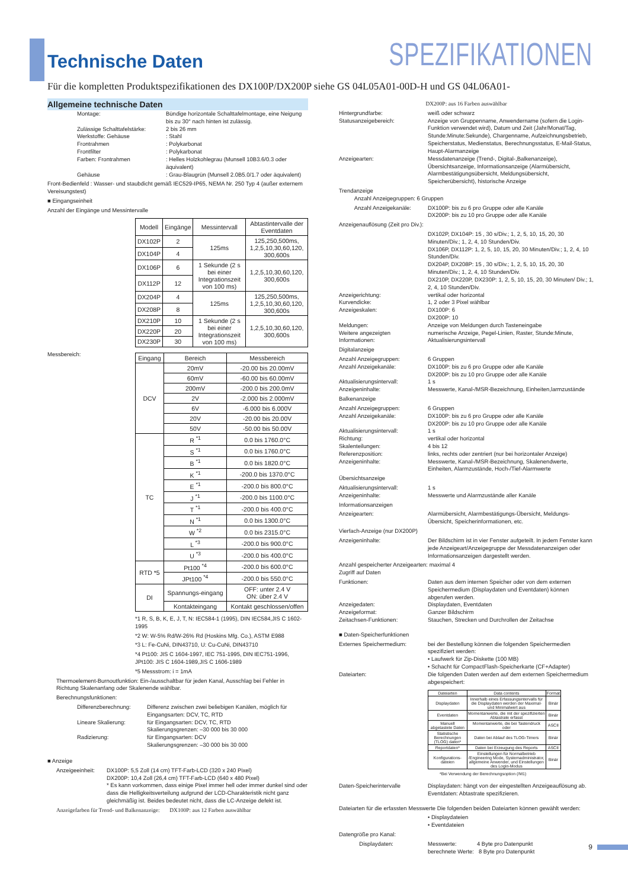Technische Daten
SPEZIFIKATIONEN
Für die kompletten Produktspezifikationen des DX100P/DX200P siehe GS 04L05A01-00D-H und GS 04L06A01-
Allgemeine technische Daten
Montage: Bündige horizontale Schalttafelmontage, eine Neigung bis zu 30° nach hinten ist zulässig.
Zulässige Schalttafelstärke:
2 bis 26 mm
Werkstoffe: Gehäuse : Stahl
Frontrahmen : Polykarbonat
Frontfilter : Polykarbonat
Farben: Frontrahmen : Helles Holzkohlegrau (Munsell 10B3.6/0.3 oder äquivalent)
Gehäuse : Grau-Blaugrün (Munsell 2.0B5.0/1.7 oder äquivalent)
Front-Bedienfeld : Wasser- und staubdicht gemäß IEC529-IP65, NEMA Nr. 250 Typ 4 (außer externem Vereisungstest)
■ Eingangseinheit
Anzahl der Eingänge und Messintervalle
| Modell | Eingänge | Messintervall | Abtastintervalle der Eventdaten |
| --- | --- | --- | --- |
| DX102P | 2 | 125ms | 125,250,500ms, 1,2,5,10,30,60,120, 300,600s |
| DX104P | 4 | | |
| DX106P | 6 | 1 Sekunde (2 s bei einer Integrationszeit von 100 ms) | 1,2,5,10,30,60,120, 300,600s |
| DX112P | 12 | | |
| DX204P | 4 | 125ms | 125,250,500ms, 1,2,5,10,30,60,120, 300,600s |
| DX208P | 8 | | |
| DX210P | 10 | 1 Sekunde (2 s bei einer Integrationszeit von 100 ms) | 1,2,5,10,30,60,120, 300,600s |
| DX220P | 20 | | |
| DX230P | 30 | | |
Messbereich:
| Eingang | Bereich | Messbereich |
| --- | --- | --- |
| DCV | 20mV | -20.00 bis 20.00mV |
| | 60mV | -60.00 bis 60.00mV |
| | 200mV | -200.0 bis 200.0mV |
| | 2V | -2.000 bis 2.000mV |
| | 6V | -6.000 bis 6.000V |
| | 20V | -20.00 bis 20.00V |
| | 50V | -50.00 bis 50.00V |
| TC | R <sup>*1</sup> | 0.0 bis 1760.0°C |
| | S <sup>*1</sup> | 0.0 bis 1760.0°C |
| | B <sup>*1</sup> | 0.0 bis 1820.0°C |
| | K <sup>*1</sup> | -200.0 bis 1370.0°C |
| | E <sup>*1</sup> | -200.0 bis 800.0°C |
| | J <sup>*1</sup> | -200.0 bis 1100.0°C |
| | T <sup>*1</sup> | -200.0 bis 400.0°C |
| | N <sup>*1</sup> | 0.0 bis 1300.0°C |
| | W <sup>*2</sup> | 0.0 bis 2315.0°C |
| | L <sup>*3</sup> | -200.0 bis 900.0°C |
| | U <sup>*3</sup> | -200.0 bis 400.0°C |
| RTD *5 | Pt100 <sup>*4</sup> | -200.0 bis 600.0°C |
| | JPt100 <sup>*4</sup> | -200.0 bis 550.0°C |
| DI | Spannungs-eingang | OFF: unter 2.4 V ON: über 2.4 V |
| | Kontakteingang | Kontakt geschlossen/offen |
*1 R, S, B, K, E, J, T, N: IEC584-1 (1995), DIN IEC584,JIS C 1602-1995
*2 W: W-5% Rd/W-26% Rd (Hoskins Mfg. Co.), ASTM E988
*3 L: Fe-CuNi, DIN43710, U: Cu-CuNi, DIN43710
*4 Pt100: JIS C 1604-1997, IEC 751-1995, DIN IEC751-1996, JPt100: JIS C 1604-1989,JIS C 1606-1989
*5 Messstrom: i = 1mA
Thermoelement-Burnoutfunktion: Ein-/ausschaltbar für jeden Kanal, Ausschlag bei Fehler in Richtung Skalenanfang oder Skalenende wählbar.
Berechnungsfunktionen:
Differenzberechnung: Differenz zwischen zwei beliebigen Kanälen, möglich für Eingangsarten: DCV, TC, RTD
Lineare Skalierung: für Eingangsarten: DCV, TC, RTD
Skalierungsgrenzen: –30 000 bis 30 000
Radizierung: für Eingangsarten: DCV
Skalierungsgrenzen: –30 000 bis 30 000
■ Anzeige
Anzeigeeinheit:
DX100P: 5,5 Zoll (14 cm) TFT-Farb-LCD (320 x 240 Pixel)
DX200P: 10,4 Zoll (26,4 cm) TFT-Farb-LCD (640 x 480 Pixel)
* Es kann vorkommen, dass einige Pixel immer hell oder immer dunkel sind oder dass die Helligkeitsverteilung aufgrund der LCD-Charakteristik nicht ganz gleichmäßig ist. Beides bedeutet nicht, dass die LC-Anzeige defekt ist.
Anzeigefarben für Trend- und Balkenanzeige: DX100P: aus 12 Farben auswählbar
DX200P: aus 16 Farben auswählbar
Hintergrundfarbe: weiß oder schwarz
Statusanzeigebereich: Anzeige von Gruppenname, Anwendername (sofern die Login-Funktion verwendet wird), Datum und Zeit (Jahr/Monat/Tag, Stunde:Minute:Sekunde), Chargenname, Aufzeichnungsbetrieb, Speicherstatus, Medienstatus, Berechnungsstatus, E-Mail-Status, Haupt-Alarmanzeige
Anzeigearten: Messdatenanzeige (Trend-, Digital-,Balkenanzeige), Übersichtsanzeige, Informationsanzeige (Alarmübersicht, Alarmbestätigungsübersicht, Meldungsübersicht, Speicherübersicht), historische Anzeige
Trendanzeige
Anzahl Anzeigegruppen: 6 Gruppen
Anzahl Anzeigekanäle: DX100P: bis zu 6 pro Gruppe oder alle Kanäle
DX200P: bis zu 10 pro Gruppe oder alle Kanäle
Anzeigenauflösung (Zeit pro Div.):
DX102P, DX104P: 15 , 30 s/Div.; 1, 2, 5, 10, 15, 20, 30 Minuten/Div.; 1, 2, 4, 10 Stunden/Div.
DX106P, DX112P: 1, 2, 5, 10, 15, 20, 30 Minuten/Div.; 1, 2, 4, 10 Stunden/Div.
DX204P, DX208P: 15 , 30 s/Div.; 1, 2, 5, 10, 15, 20, 30 Minuten/Div.; 1, 2, 4, 10 Stunden/Div.
DX210P, DX220P, DX230P: 1, 2, 5, 10, 15, 20, 30 Minuten/ Div.; 1, 2, 4, 10 Stunden/Div.
Anzeigerichtung: vertikal oder horizontal
Kurvendicke: 1, 2 oder 3 Pixel wählbar
Anzeigeskalen: DX100P: 6
DX200P: 10
Meldungen: Anzeige von Meldungen durch Tasteneingabe
Weitere angezeigten Informationen:
numerische Anzeige, Pegel-Linien, Raster, Stunde:Minute, Aktualisierungsintervall
Digitalanzeige
Anzahl Anzeigegruppen: 6 Gruppen
Anzahl Anzeigekanäle: DX100P: bis zu 6 pro Gruppe oder alle Kanäle
DX200P: bis zu 10 pro Gruppe oder alle Kanäle
Aktualisierungsintervall: 1 s
Anzeigeninhalte: Messwerte, Kanal-/MSR-Bezeichnung, Einheiten,larmzustände
Balkenanzeige
Anzahl Anzeigegruppen: 6 Gruppen
Anzahl Anzeigekanäle: DX100P: bis zu 6 pro Gruppe oder alle Kanäle
DX200P: bis zu 10 pro Gruppe oder alle Kanäle
Aktualisierungsintervall: 1 s
Richtung: vertikal oder horizontal
Skalenteilungen: 4 bis 12
Referenzposition: links, rechts oder zentriert (nur bei horizontaler Anzeige)
Anzeigeninhalte: Messwerte, Kanal-/MSR-Bezeichnung, Skalenendwerte, Einheiten, Alarmzustände, Hoch-/Tief-Alarmwerte
Übersichtsanzeige
Aktualisierungsintervall: 1 s
Anzeigeninhalte: Messwerte und Alarmzustände aller Kanäle
Informationsanzeigen
Anzeigearten: Alarmübersicht, Alarmbestätigungs-Übersicht, Meldungs-Übersicht, Speicherinformationen, etc.
Vierfach-Anzeige (nur DX200P)
Anzeigeninhalte: Der Bildschirm ist in vier Fenster aufgeteilt. In jedem Fenster kann jede Anzeigeart/Anzeigegruppe der Messdatenanzeigen oder Informationsanzeigen dargestellt werden.
Anzahl gespeicherter Anzeigearten: maximal 4
Zugriff auf Daten
Funktionen: Daten aus dem internen Speicher oder von dem externen Speichermedium (Displaydaten und Eventdaten) können abgerufen werden.
Anzeigedaten: Displaydaten, Eventdaten
Anzeigeformat: Ganzer Bildschirm
Zeitachsen-Funktionen: Stauchen, Strecken und Durchrollen der Zeitachse
■ Daten-Speicherfunktionen
Externes Speichermedium: bei der Bestellung können die folgenden Speichermedien spezifiziert werden:
• Laufwerk für Zip-Diskette (100 MB)
• Schacht für CompactFlash-Speicherkarte (CF+Adapter)
Dateiarten: Die folgenden Daten werden auf dem externen Speichermedium abgespeichert:
| Dateiarten | Data contents | Format |
| --- | --- | --- |
| Displaydaten | Innerhalb eines Erfassungsintervalls für die Displaydaten werden der Maximal-und Minimalwert aus | Binär |
| Eventdaten | Momentanwerte, die mit der spezifizierten Abtastrate erfasst | Binär |
| Manuell abgetastete Daten | Momentanwerte, die bei Tastendruck oder | ASCII |
| Statistische Berechnungen (TLOG) daten* | Daten bei Ablauf des TLOG-Timers | Binär |
| Reportdaten* | Daten bei Erzeugung des Reports | ASCII |
| Konfigurations-dateien | Einstellungen für Normalbetrieb /Engineering Mode, Systemadministrator, allgemeine Anwender, und Einstellungen des Login-Modus | Binär |
*Bei Verwendung der Berechnungsoption (/M1)
Daten-Speicherintervalle Displaydaten: hängt von der eingestellten Anzeigeauflösung ab.
Eventdaten: Abtastrate spezifizieren.
Dateiarten für die erfassten Messwerte Die folgenden beiden Dateiarten können gewählt werden:
• Displaydateien
• Eventdateien
Datengröße pro Kanal:
Displaydaten: Messwerte: 4 Byte pro Datenpunkt
berechnete Werte: 8 Byte pro Datenpunkt
9